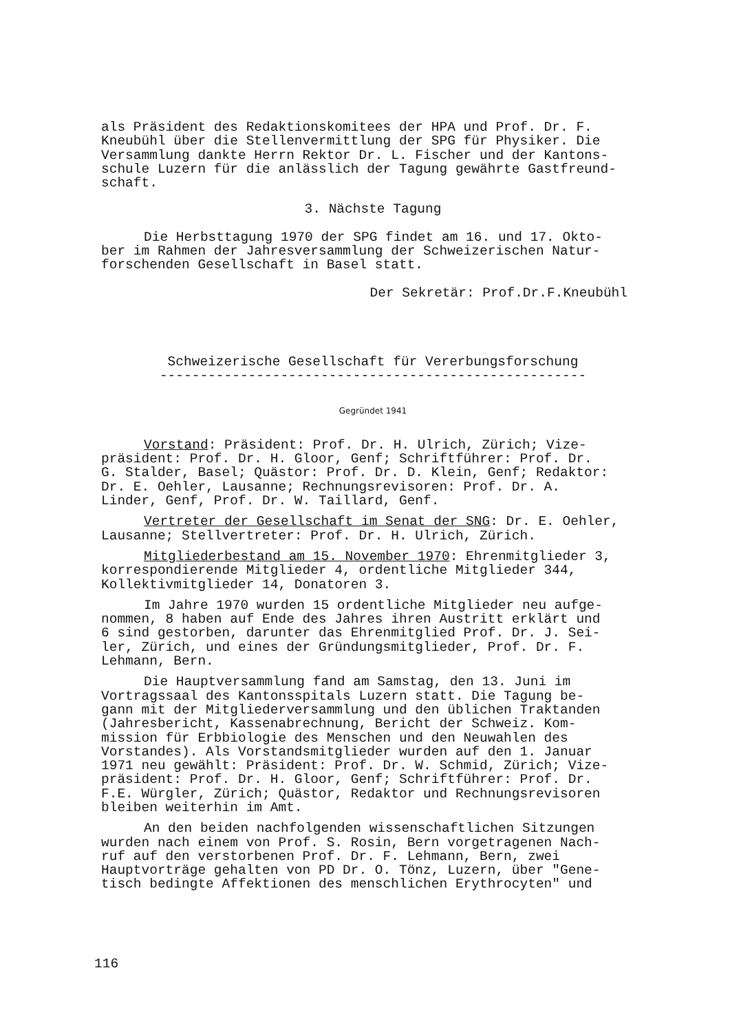als Präsident des Redaktionskomitees der HPA und Prof. Dr. F. Kneubühl über die Stellenvermittlung der SPG für Physiker. Die Versammlung dankte Herrn Rektor Dr. L. Fischer und der Kantons- schule Luzern für die anlässlich der Tagung gewährte Gastfreund- schaft.
3. Nächste Tagung
Die Herbsttagung 1970 der SPG findet am 16. und 17. Okto- ber im Rahmen der Jahresversammlung der Schweizerischen Natur- forschenden Gesellschaft in Basel statt.
Der Sekretär: Prof.Dr.F.Kneubühl
Schweizerische Gesellschaft für Vererbungsforschung
-----------------------------------------------------
Gegründet 1941
Vorstand: Präsident: Prof. Dr. H. Ulrich, Zürich; Vize- präsident: Prof. Dr. H. Gloor, Genf; Schriftführer: Prof. Dr. G. Stalder, Basel; Quästor: Prof. Dr. D. Klein, Genf; Redaktor: Dr. E. Oehler, Lausanne; Rechnungsrevisoren: Prof. Dr. A. Linder, Genf, Prof. Dr. W. Taillard, Genf.
Vertreter der Gesellschaft im Senat der SNG: Dr. E. Oehler, Lausanne; Stellvertreter: Prof. Dr. H. Ulrich, Zürich.
Mitgliederbestand am 15. November 1970: Ehrenmitglieder 3, korrespondierende Mitglieder 4, ordentliche Mitglieder 344, Kollektivmitglieder 14, Donatoren 3.
Im Jahre 1970 wurden 15 ordentliche Mitglieder neu aufge- nommen, 8 haben auf Ende des Jahres ihren Austritt erklärt und 6 sind gestorben, darunter das Ehrenmitglied Prof. Dr. J. Sei- ler, Zürich, und eines der Gründungsmitglieder, Prof. Dr. F. Lehmann, Bern.
Die Hauptversammlung fand am Samstag, den 13. Juni im Vortragssaal des Kantonsspitals Luzern statt. Die Tagung be- gann mit der Mitgliederversammlung und den üblichen Traktanden (Jahresbericht, Kassenabrechnung, Bericht der Schweiz. Kom- mission für Erbbiologie des Menschen und den Neuwahlen des Vorstandes). Als Vorstandsmitglieder wurden auf den 1. Januar 1971 neu gewählt: Präsident: Prof. Dr. W. Schmid, Zürich; Vize- präsident: Prof. Dr. H. Gloor, Genf; Schriftführer: Prof. Dr. F.E. Würgler, Zürich; Quästor, Redaktor und Rechnungsrevisoren bleiben weiterhin im Amt.
An den beiden nachfolgenden wissenschaftlichen Sitzungen wurden nach einem von Prof. S. Rosin, Bern vorgetragenen Nach- ruf auf den verstorbenen Prof. Dr. F. Lehmann, Bern, zwei Hauptvorträge gehalten von PD Dr. O. Tönz, Luzern, über "Gene- tisch bedingte Affektionen des menschlichen Erythrocyten" und
116